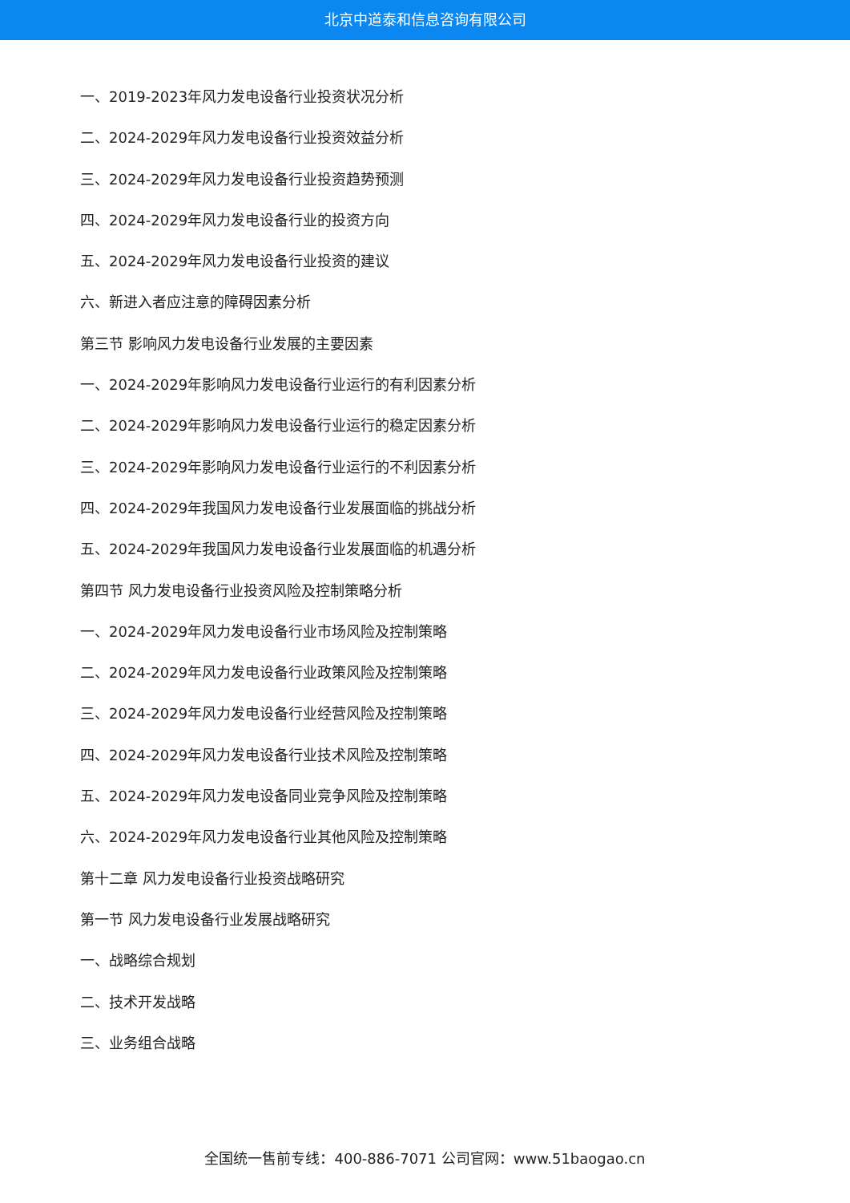北京中道泰和信息咨询有限公司
一、2019-2023年风力发电设备行业投资状况分析
二、2024-2029年风力发电设备行业投资效益分析
三、2024-2029年风力发电设备行业投资趋势预测
四、2024-2029年风力发电设备行业的投资方向
五、2024-2029年风力发电设备行业投资的建议
六、新进入者应注意的障碍因素分析
第三节 影响风力发电设备行业发展的主要因素
一、2024-2029年影响风力发电设备行业运行的有利因素分析
二、2024-2029年影响风力发电设备行业运行的稳定因素分析
三、2024-2029年影响风力发电设备行业运行的不利因素分析
四、2024-2029年我国风力发电设备行业发展面临的挑战分析
五、2024-2029年我国风力发电设备行业发展面临的机遇分析
第四节 风力发电设备行业投资风险及控制策略分析
一、2024-2029年风力发电设备行业市场风险及控制策略
二、2024-2029年风力发电设备行业政策风险及控制策略
三、2024-2029年风力发电设备行业经营风险及控制策略
四、2024-2029年风力发电设备行业技术风险及控制策略
五、2024-2029年风力发电设备同业竞争风险及控制策略
六、2024-2029年风力发电设备行业其他风险及控制策略
第十二章 风力发电设备行业投资战略研究
第一节 风力发电设备行业发展战略研究
一、战略综合规划
二、技术开发战略
三、业务组合战略
全国统一售前专线：400-886-7071 公司官网：www.51baogao.cn